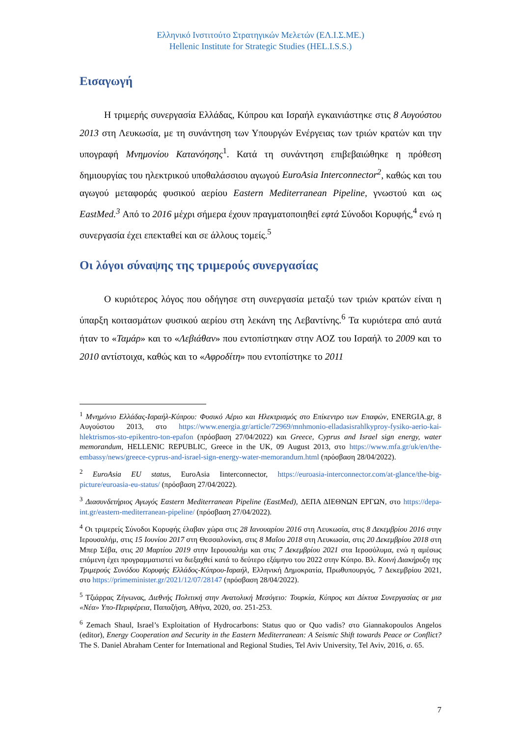Ελληνικό Ινστιτούτο Στρατηγικών Μελετών (ΕΛ.Ι.Σ.ΜΕ.)
Hellenic Institute for Strategic Studies (HEL.I.S.S.)
Εισαγωγή
Η τριμερής συνεργασία Ελλάδας, Κύπρου και Ισραήλ εγκαινιάστηκε στις 8 Αυγούστου 2013 στη Λευκωσία, με τη συνάντηση των Υπουργών Ενέργειας των τριών κρατών και την υπογραφή Μνημονίου Κατανόησης<sup>1</sup>. Κατά τη συνάντηση επιβεβαιώθηκε η πρόθεση δημιουργίας του ηλεκτρικού υποθαλάσσιου αγωγού EuroAsia Interconnector<sup>2</sup>, καθώς και του αγωγού μεταφοράς φυσικού αερίου Eastern Mediterranean Pipeline, γνωστού και ως EastMed.<sup>3</sup> Από το 2016 μέχρι σήμερα έχουν πραγματοποιηθεί εφτά Σύνοδοι Κορυφής,<sup>4</sup> ενώ η συνεργασία έχει επεκταθεί και σε άλλους τομείς.<sup>5</sup>
Οι λόγοι σύναψης της τριμερούς συνεργασίας
Ο κυριότερος λόγος που οδήγησε στη συνεργασία μεταξύ των τριών κρατών είναι η ύπαρξη κοιτασμάτων φυσικού αερίου στη λεκάνη της Λεβαντίνης.<sup>6</sup> Τα κυριότερα από αυτά ήταν το «Ταμάρ» και το «Λεβιάθαν» που εντοπίστηκαν στην ΑΟΖ του Ισραήλ το 2009 και το 2010 αντίστοιχα, καθώς και το «Αφροδίτη» που εντοπίστηκε το 2011
<sup>1</sup> Μνημόνιο Ελλάδας-Ισραήλ-Κύπρου: Φυσικό Αέριο και Ηλεκτρισμός στο Επίκεντρο των Επαφών, ENERGIA.gr, 8 Αυγούστου 2013, στο https://www.energia.gr/article/72969/mnhmonio-elladasisrahlkyproy-fysiko-aerio-kai-hlektrismos-sto-epikentro-ton-epafon (πρόσβαση 27/04/2022) και Greece, Cyprus and Israel sign energy, water memorandum, HELLENIC REPUBLIC, Greece in the UK, 09 August 2013, στο https://www.mfa.gr/uk/en/the-embassy/news/greece-cyprus-and-israel-sign-energy-water-memorandum.html (πρόσβαση 28/04/2022).
<sup>2</sup> EuroAsia EU status, EuroAsia Iinterconnector, https://euroasia-interconnector.com/at-glance/the-big-picture/euroasia-eu-status/ (πρόσβαση 27/04/2022).
<sup>3</sup> Διασυνδετήριος Αγωγός Eastern Mediterranean Pipeline (EastMed), ΔΕΠΑ ΔΙΕΘΝΩΝ ΕΡΓΩΝ, στο https://depa-int.gr/eastern-mediterranean-pipeline/ (πρόσβαση 27/04/2022).
<sup>4</sup> Οι τριμερείς Σύνοδοι Κορυφής έλαβαν χώρα στις 28 Ιανουαρίου 2016 στη Λευκωσία, στις 8 Δεκεμβρίου 2016 στην Ιερουσαλήμ, στις 15 Ιουνίου 2017 στη Θεσσαλονίκη, στις 8 Μαΐου 2018 στη Λευκωσία, στις 20 Δεκεμβρίου 2018 στη Μπερ Σέβα, στις 20 Μαρτίου 2019 στην Ιερουσαλήμ και στις 7 Δεκεμβρίου 2021 στα Ιεροσόλυμα, ενώ η αμέσως επόμενη έχει προγραμματιστεί να διεξαχθεί κατά το δεύτερο εξάμηνο του 2022 στην Κύπρο. Βλ. Κοινή Διακήρυξη της Τριμερούς Συνόδου Κορυφής Ελλάδος-Κύπρου-Ισραήλ, Ελληνική Δημοκρατία, Πρωθυπουργός, 7 Δεκεμβρίου 2021, στο https://primeminister.gr/2021/12/07/28147 (πρόσβαση 28/04/2022).
<sup>5</sup> Τζιάρρας Ζήνωνας, Διεθνής Πολιτική στην Ανατολική Μεσόγειο: Τουρκία, Κύπρος και Δίκτυα Συνεργασίας σε μια «Νέα» Υπο-Περιφέρεια, Παπαζήση, Αθήνα, 2020, σσ. 251-253.
<sup>6</sup> Zemach Shaul, Israel’s Exploitation of Hydrocarbons: Status quo or Quo vadis? στο Giannakopoulos Angelos (editor), Energy Cooperation and Security in the Eastern Mediterranean: A Seismic Shift towards Peace or Conflict? The S. Daniel Abraham Center for International and Regional Studies, Tel Aviv University, Tel Aviv, 2016, σ. 65.
7